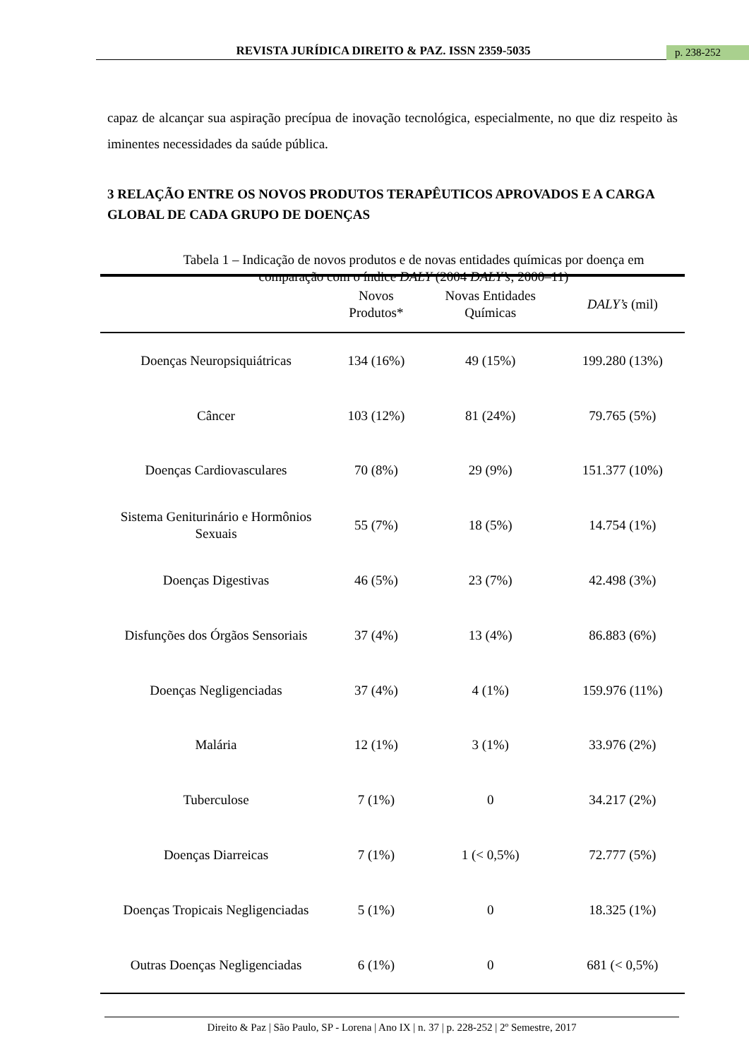REVISTA JURÍDICA DIREITO & PAZ. ISSN 2359-5035 p. 238-252
capaz de alcançar sua aspiração precípua de inovação tecnológica, especialmente, no que diz respeito às iminentes necessidades da saúde pública.
3 RELAÇÃO ENTRE OS NOVOS PRODUTOS TERAPÊUTICOS APROVADOS E A CARGA GLOBAL DE CADA GRUPO DE DOENÇAS
Tabela 1 – Indicação de novos produtos e de novas entidades químicas por doença em comparação com o índice DALY (2004 DALY’s; 2000–11)
| | Novos Produtos* | Novas Entidades Químicas | DALY’s (mil) |
| --- | --- | --- | --- |
| Doenças Neuropsiquiátricas | 134 (16%) | 49 (15%) | 199.280 (13%) |
| Câncer | 103 (12%) | 81 (24%) | 79.765 (5%) |
| Doenças Cardiovasculares | 70 (8%) | 29 (9%) | 151.377 (10%) |
| Sistema Geniturinário e Hormônios Sexuais | 55 (7%) | 18 (5%) | 14.754 (1%) |
| Doenças Digestivas | 46 (5%) | 23 (7%) | 42.498 (3%) |
| Disfunções dos Órgãos Sensoriais | 37 (4%) | 13 (4%) | 86.883 (6%) |
| Doenças Negligenciadas | 37 (4%) | 4 (1%) | 159.976 (11%) |
| Malária | 12 (1%) | 3 (1%) | 33.976 (2%) |
| Tuberculose | 7 (1%) | 0 | 34.217 (2%) |
| Doenças Diarreicas | 7 (1%) | 1 (< 0,5%) | 72.777 (5%) |
| Doenças Tropicais Negligenciadas | 5 (1%) | 0 | 18.325 (1%) |
| Outras Doenças Negligenciadas | 6 (1%) | 0 | 681 (< 0,5%) |
Direito & Paz | São Paulo, SP - Lorena | Ano IX | n. 37 | p. 228-252 | 2º Semestre, 2017